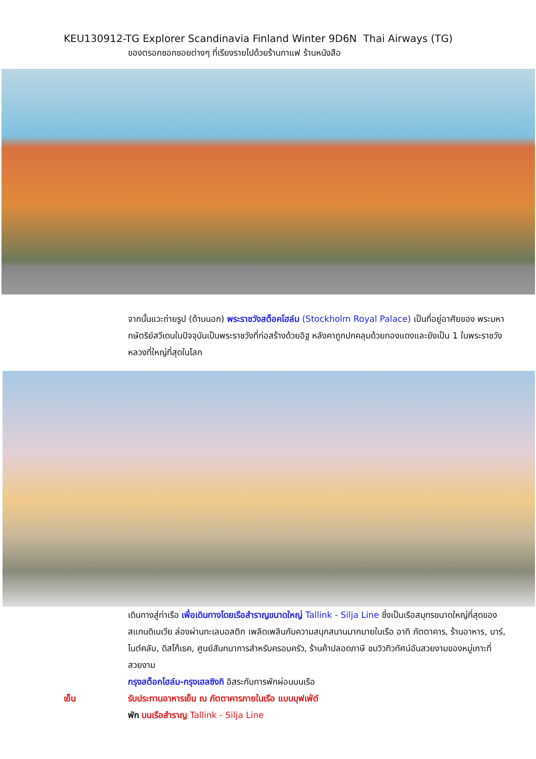KEU130912-TG Explorer Scandinavia Finland Winter 9D6N Thai Airways (TG)
ของตรอกซอกซอยต่างๆ ที่เรียงรายไปด้วยร้านกาแฟ ร้านหนังสือ
จากนั้นแวะถ่ายรูป (ด้านนอก) พระราชวังสต็อคโฮล์ม (Stockholm Royal Palace) เป็นที่อยู่อาศัยของ พระมหากษัตริย์สวีเดนในปัจจุบันเป็นพระราชวังที่ก่อสร้างด้วยอิฐ หลังคาถูกปกคลุมด้วยทองแดงและยังเป็น 1 ในพระราชวังหลวงที่ใหญ่ที่สุดในโลก
เดินทางสู่ท่าเรือ เพื่อเดินทางโดยเรือสำราญขนาดใหญ่ Tallink - Silja Line ซึ่งเป็นเรือสมุทรขนาดใหญ่ที่สุดของสแกนดิเนเวีย ล่องผ่านทะเลบอลติก เพลิดเพลินกับความสนุกสนานมากมายในเรือ อาทิ ภัตตาคาร, ร้านอาหาร, บาร์, ไนต์คลับ, ดิสโก้เธค, ศูนย์สันทนาการสำหรับครอบครัว, ร้านค้าปลอดภาษี ชมวิวทิวทัศน์อันสวยงามของหมู่เกาะที่สวยงาม
กรุงสต็อกโฮล์ม-กรุงเฮลซิงกิ อิสระกับการพักผ่อนบนเรือ
เย็น รับประทานอาหารเย็น ณ ภัตตาคารภายในเรือ แบบบุฟเฟ่ต์
พัก บนเรือสำราญ Tallink - Silja Line